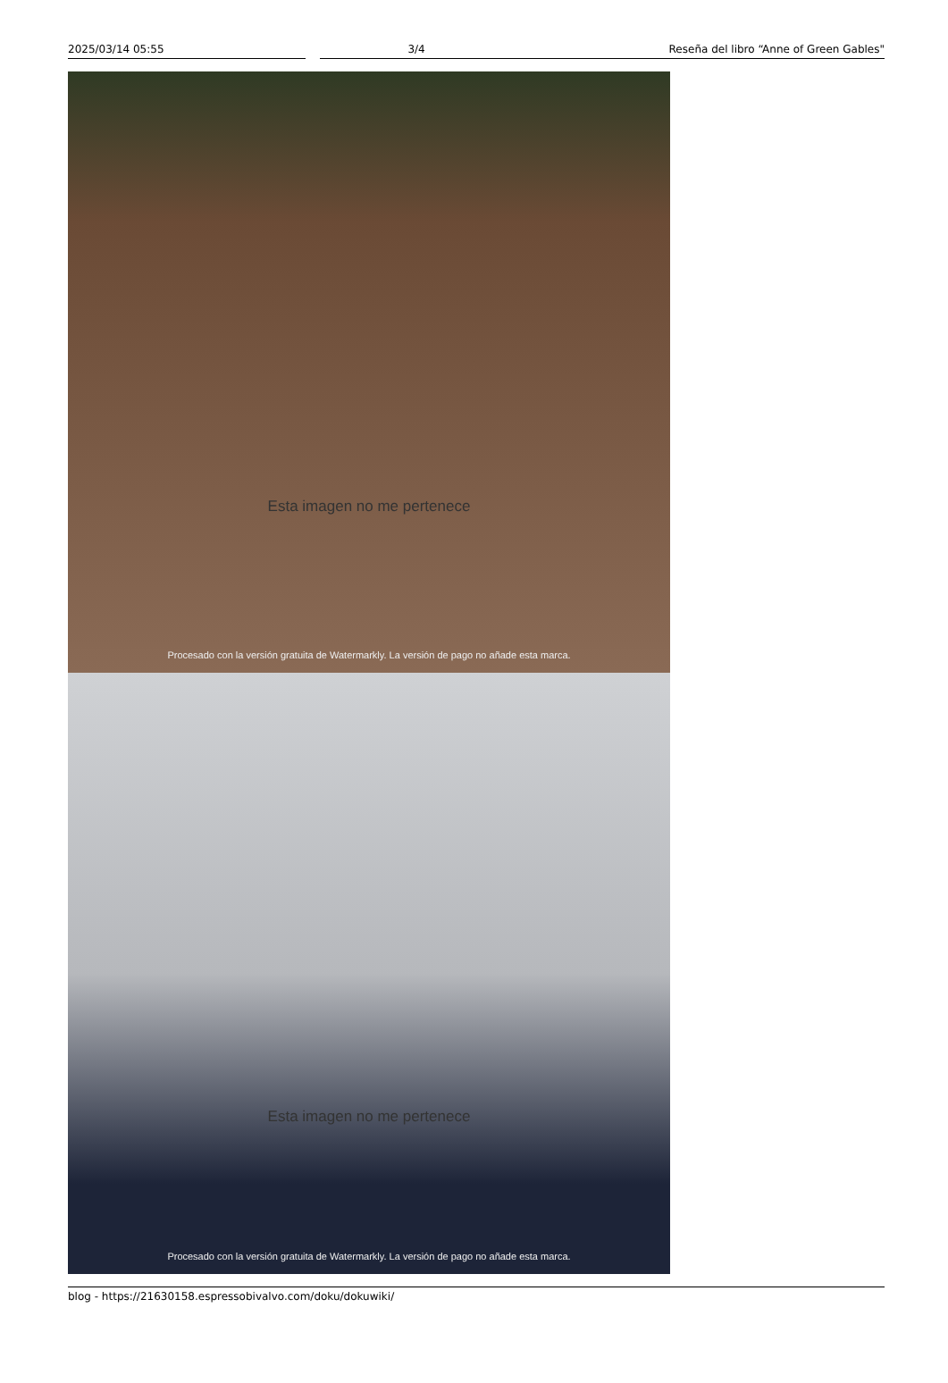2025/03/14 05:55 3/4 Reseña del libro “Anne of Green Gables"
Esta imagen no me pertenece
Procesado con la versión gratuita de Watermarkly. La versión de pago no añade esta marca.
Esta imagen no me pertenece
Procesado con la versión gratuita de Watermarkly. La versión de pago no añade esta marca.
blog - https://21630158.espressobivalvo.com/doku/dokuwiki/